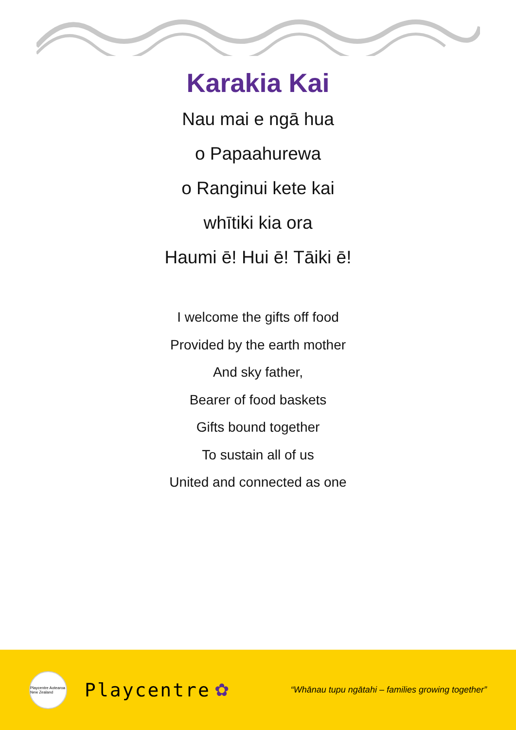Karakia Kai
Nau mai e ngā hua
o Papaahurewa
o Ranginui kete kai
whītiki kia ora
Haumi ē! Hui ē! Tāiki ē!
I welcome the gifts off food
Provided by the earth mother
And sky father,
Bearer of food baskets
Gifts bound together
To sustain all of us
United and connected as one
Playcentre Aotearoa New Zealand
Playcentre ✿ “Whānau tupu ngātahi – families growing together”